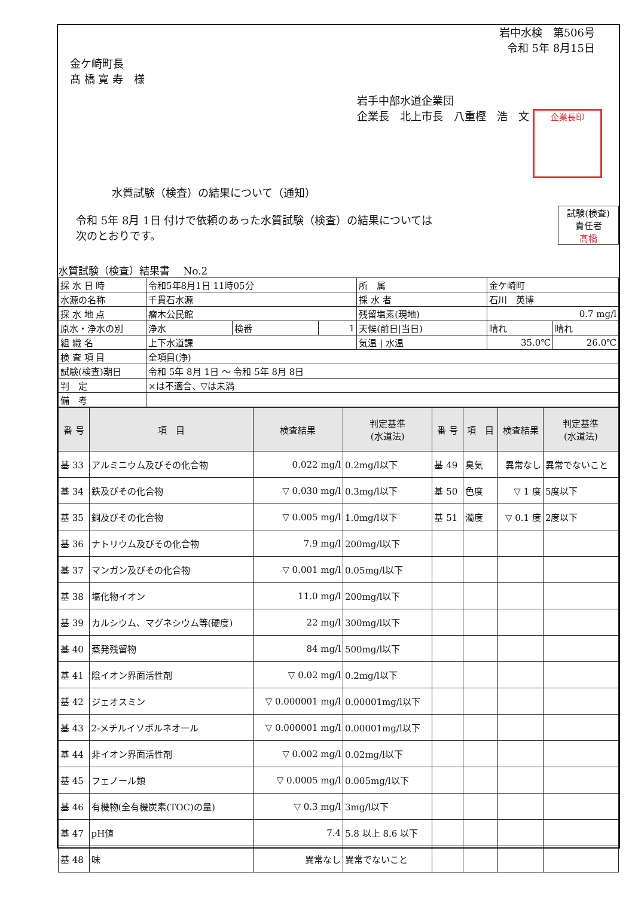岩中水検　第506号
令和 5年 8月15日
金ケ崎町長
髙 橋 寛 寿　様
岩手中部水道企業団
企業長　北上市長　八重樫　浩　文 企業長印
水質試験（検査）の結果について（通知）
試験(検査)
責任者
髙橋
令和 5年 8月 1日 付けで依頼のあった水質試験（検査）の結果については
次のとおりです。
水質試験（検査）結果書　 No.2
| 採 水 日 時 | 令和5年8月1日 11時05分 | | | 所 属 | 金ケ崎町 | |
| 水源の名称 | 千貫石水源 | | | 採 水 者 | 石川 英博 | |
| 採 水 地 点 | 瘤木公民館 | | | 残留塩素(現地) | 0.7 mg/l | |
| 原水・浄水の別 | 浄水 | 検番 | 1 | 天候(前日/当日) | 晴れ | 晴れ |
| 組 織 名 | 上下水道課 | | | 気温 / 水温 | 35.0℃ | 26.0℃ |
| 検 査 項 目 | 全項目(浄) | | | | | |
| 試験(検査)期日 | 令和 5年 8月 1日 ～ 令和 5年 8月 8日 | | | | | |
| 判 定 | ×は不適合、▽は未満 | | | | | |
| 備 考 | | | | | | |
| 番 号 | 項 目 | 検査結果 | 判定基準 (水道法) | 番 号 | 項 目 | 検査結果 | 判定基準 (水道法) |
| --- | --- | --- | --- | --- | --- | --- | --- |
| 基 33 | アルミニウム及びその化合物 | 0.022 mg/l | 0.2mg/l以下 | 基 49 | 臭気 | 異常なし | 異常でないこと |
| 基 34 | 鉄及びその化合物 | ▽ 0.030 mg/l | 0.3mg/l以下 | 基 50 | 色度 | ▽ 1 度 | 5度以下 |
| 基 35 | 銅及びその化合物 | ▽ 0.005 mg/l | 1.0mg/l以下 | 基 51 | 濁度 | ▽ 0.1 度 | 2度以下 |
| 基 36 | ナトリウム及びその化合物 | 7.9 mg/l | 200mg/l以下 | | | | |
| 基 37 | マンガン及びその化合物 | ▽ 0.001 mg/l | 0.05mg/l以下 | | | | |
| 基 38 | 塩化物イオン | 11.0 mg/l | 200mg/l以下 | | | | |
| 基 39 | カルシウム、マグネシウム等(硬度) | 22 mg/l | 300mg/l以下 | | | | |
| 基 40 | 蒸発残留物 | 84 mg/l | 500mg/l以下 | | | | |
| 基 41 | 陰イオン界面活性剤 | ▽ 0.02 mg/l | 0.2mg/l以下 | | | | |
| 基 42 | ジェオスミン | ▽ 0.000001 mg/l | 0.00001mg/l以下 | | | | |
| 基 43 | 2-メチルイソボルネオール | ▽ 0.000001 mg/l | 0.00001mg/l以下 | | | | |
| 基 44 | 非イオン界面活性剤 | ▽ 0.002 mg/l | 0.02mg/l以下 | | | | |
| 基 45 | フェノール類 | ▽ 0.0005 mg/l | 0.005mg/l以下 | | | | |
| 基 46 | 有機物(全有機炭素(TOC)の量) | ▽ 0.3 mg/l | 3mg/l以下 | | | | |
| 基 47 | pH値 | 7.4 | 5.8 以上 8.6 以下 | | | | |
| 基 48 | 味 | 異常なし | 異常でないこと | | | | |